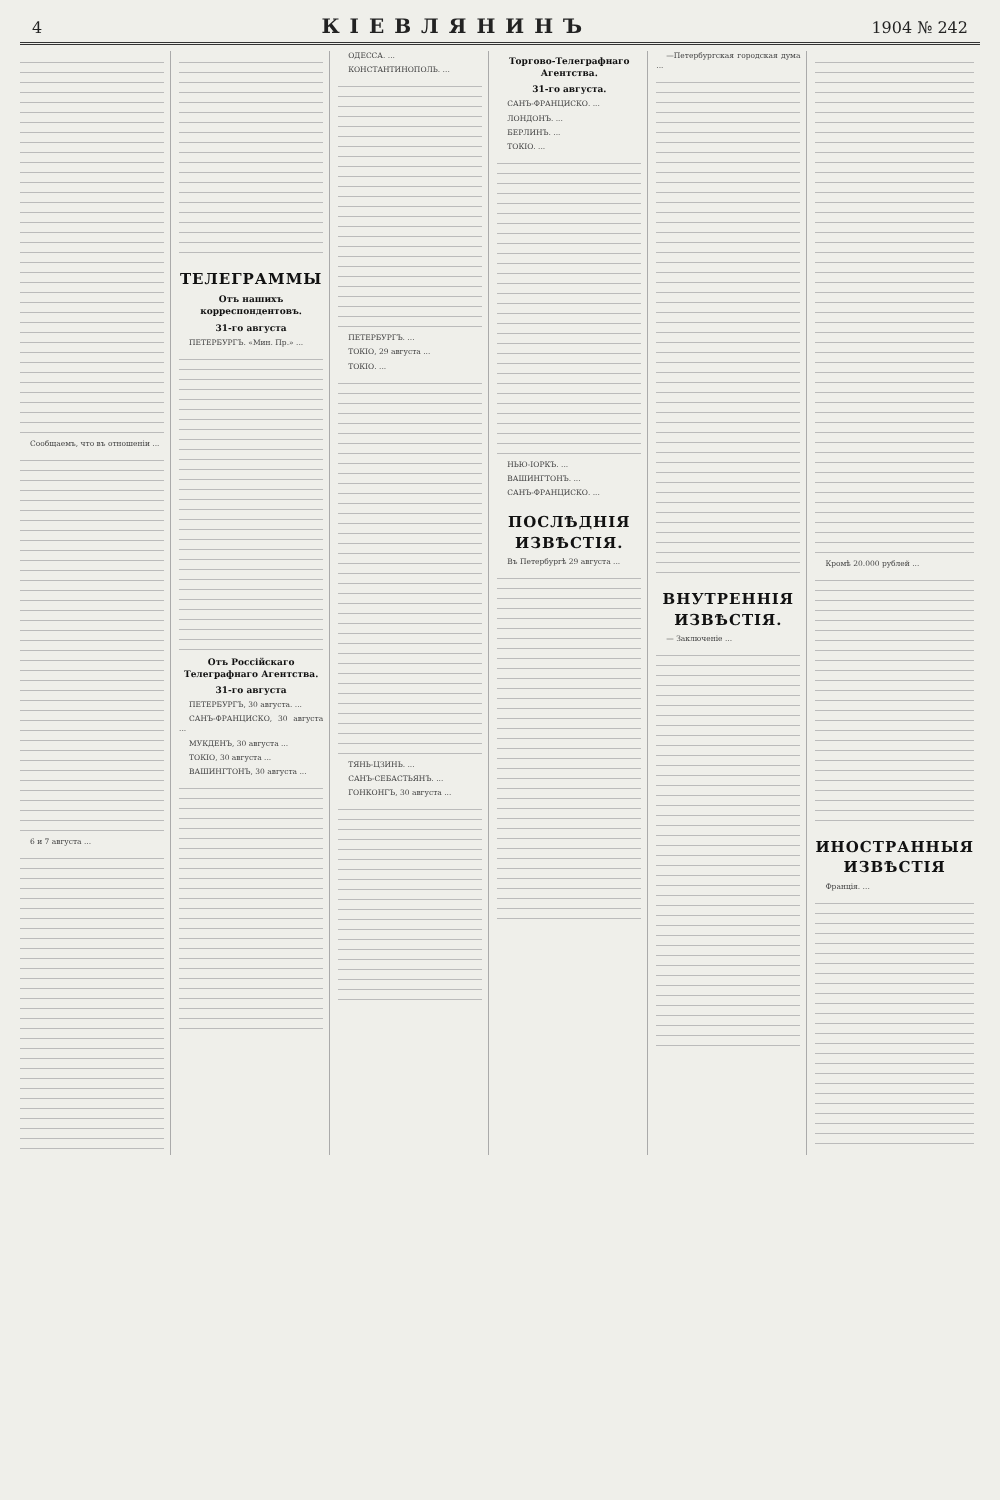4 КІЕВЛЯНИНЪ 1904 № 242
Сообщаемъ, что въ отношеніи ...
6 и 7 августа ...
ТЕЛЕГРАММЫ
Отъ нашихъ корреспондентовъ.
31-го августа
ПЕТЕРБУРГЪ. «Мин. Пр.» ...
Отъ Россійскаго Телеграфнаго Агентства.
31-го августа
ПЕТЕРБУРГЪ, 30 августа. ...
САНЪ-ФРАНЦИСКО, 30 августа ...
МУКДЕНЪ, 30 августа ...
ТОКІО, 30 августа ...
ВАШИНГТОНЪ, 30 августа ...
ОДЕССА. ...
КОНСТАНТИНОПОЛЬ. ...
ПЕТЕРБУРГЪ. ...
ТОКІО, 29 августа ...
ТОКІО. ...
ТЯНЬ-ЦЗИНЬ. ...
САНЪ-СЕБАСТЬЯНЪ. ...
ГОНКОНГЪ, 30 августа ...
Торгово-Телеграфнаго Агентства.
31-го августа.
САНЪ-ФРАНЦИСКО. ...
ЛОНДОНЪ. ...
БЕРЛИНЪ. ...
ТОКІО. ...
НЬЮ-ІОРКЪ. ...
ВАШИНГТОНЪ. ...
САНЪ-ФРАНЦИСКО. ...
ПОСЛѢДНІЯ ИЗВѢСТІЯ.
Въ Петербургѣ 29 августа ...
—Петербургская городская дума ...
ВНУТРЕННІЯ ИЗВѢСТІЯ.
— Заключеніе ...
Кромѣ 20.000 рублей ...
ИНОСТРАННЫЯ ИЗВѢСТІЯ
Франція. ...